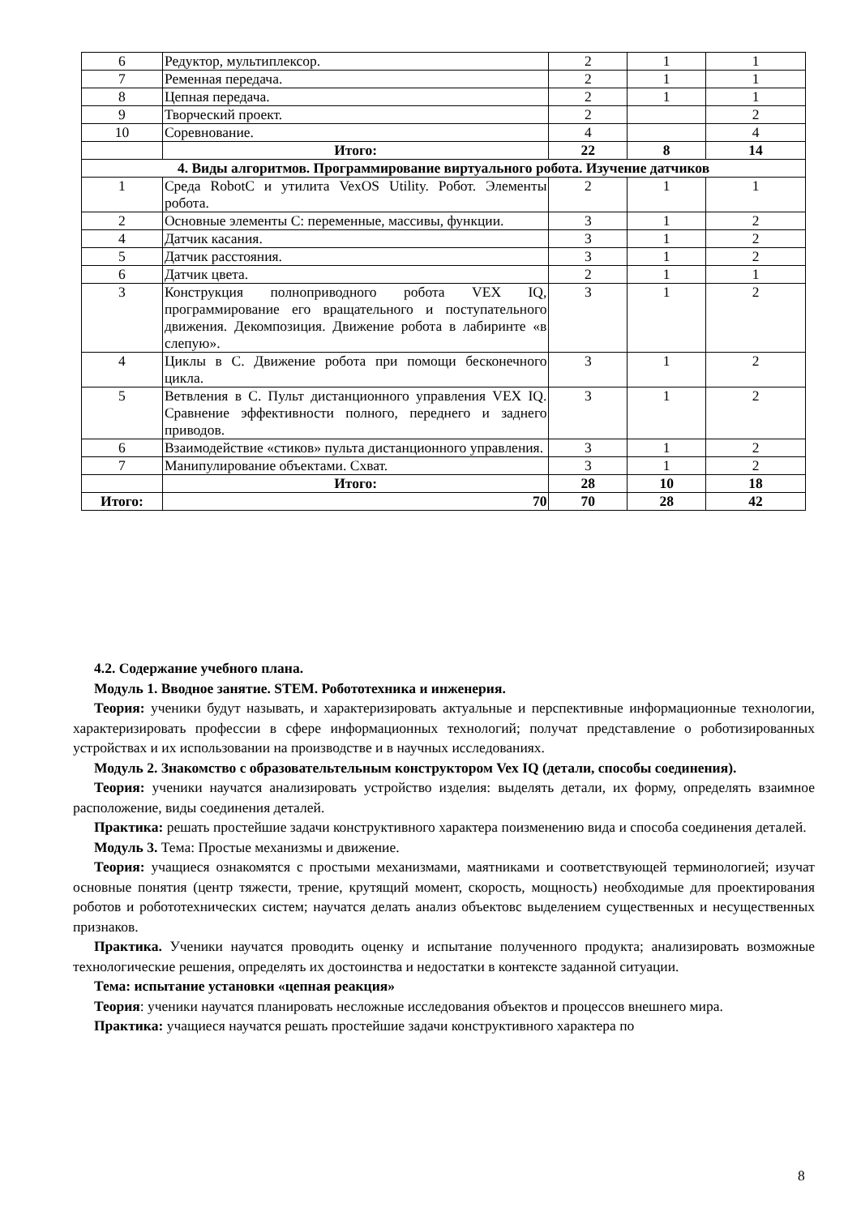| 6 | Редуктор, мультиплексор. | 2 | 1 | 1 |
| 7 | Ременная передача. | 2 | 1 | 1 |
| 8 | Цепная передача. | 2 | 1 | 1 |
| 9 | Творческий проект. | 2 | | 2 |
| 10 | Соревнование. | 4 | | 4 |
| | Итого: | 22 | 8 | 14 |
| 4. Виды алгоритмов. Программирование виртуального робота. Изучение датчиков | | | | |
| 1 | Среда RobotC и утилита VexOS Utility. Робот. Элементы робота. | 2 | 1 | 1 |
| 2 | Основные элементы С: переменные, массивы, функции. | 3 | 1 | 2 |
| 4 | Датчик касания. | 3 | 1 | 2 |
| 5 | Датчик расстояния. | 3 | 1 | 2 |
| 6 | Датчик цвета. | 2 | 1 | 1 |
| 3 | Конструкция полноприводного робота VEX IQ, программирование его вращательного и поступательного движения. Декомпозиция. Движение робота в лабиринте «в слепую». | 3 | 1 | 2 |
| 4 | Циклы в С. Движение робота при помощи бесконечного цикла. | 3 | 1 | 2 |
| 5 | Ветвления в С. Пульт дистанционного управления VEX IQ. Сравнение эффективности полного, переднего и заднего приводов. | 3 | 1 | 2 |
| 6 | Взаимодействие «стиков» пульта дистанционного управления. | 3 | 1 | 2 |
| 7 | Манипулирование объектами. Схват. | 3 | 1 | 2 |
| | Итого: | 28 | 10 | 18 |
| Итого: | 70 | 70 | 28 | 42 |
4.2. Содержание учебного плана.
Модуль 1. Вводное занятие. STEM. Робототехника и инженерия.
Теория: ученики будут называть, и характеризировать актуальные и перспективные информационные технологии, характеризировать профессии в сфере информационных технологий; получат представление о роботизированных устройствах и их использовании на производстве и в научных исследованиях.
Модуль 2. Знакомство с образовательтельным конструктором Vex IQ (детали, способы соединения).
Теория: ученики научатся анализировать устройство изделия: выделять детали, их форму, определять взаимное расположение, виды соединения деталей.
Практика: решать простейшие задачи конструктивного характера поизменению вида и способа соединения деталей.
Модуль 3. Тема: Простые механизмы и движение.
Теория: учащиеся ознакомятся с простыми механизмами, маятниками и соответствующей терминологией; изучат основные понятия (центр тяжести, трение, крутящий момент, скорость, мощность) необходимые для проектирования роботов и робототехнических систем; научатся делать анализ объектовс выделением существенных и несущественных признаков.
Практика. Ученики научатся проводить оценку и испытание полученного продукта; анализировать возможные технологические решения, определять их достоинства и недостатки в контексте заданной ситуации.
Тема: испытание установки «цепная реакция»
Теория: ученики научатся планировать несложные исследования объектов и процессов внешнего мира.
Практика: учащиеся научатся решать простейшие задачи конструктивного характера по
8